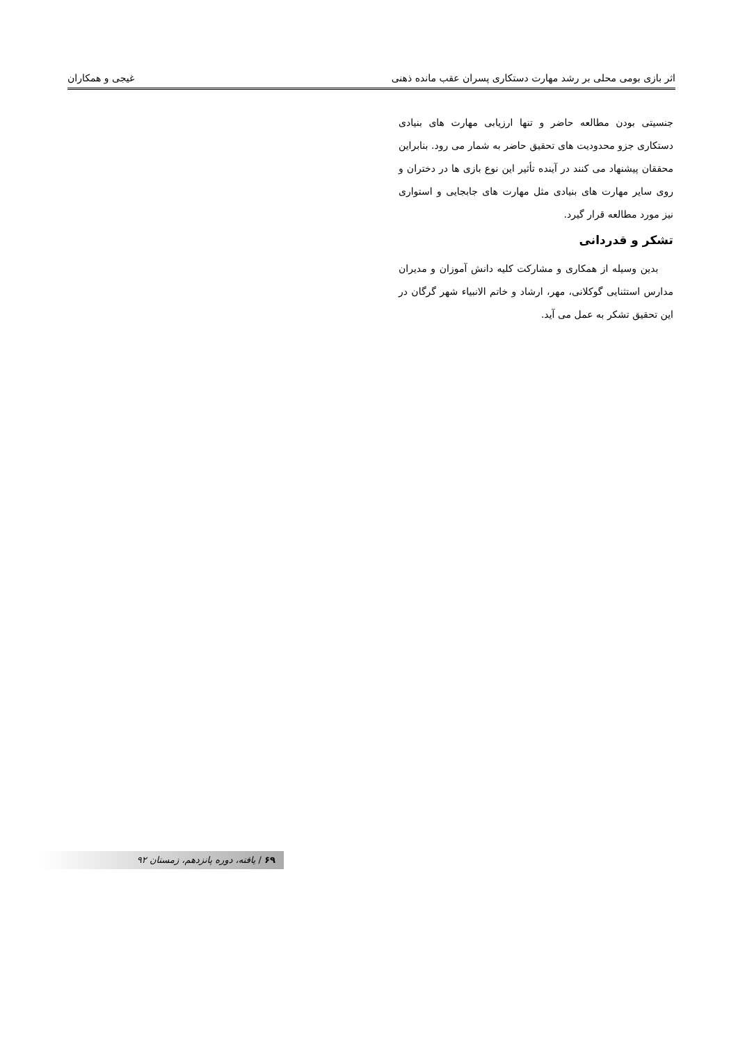اثر بازی بومی محلی بر رشد مهارت دستکاری پسران عقب مانده ذهنی غیجی و همکاران
جنسیتی بودن مطالعه حاضر و تنها ارزیابی مهارت های بنیادی دستکاری جزو محدودیت های تحقیق حاضر به شمار می رود. بنابراین محققان پیشنهاد می کنند در آینده تأثیر این نوع بازی ها در دختران و روی سایر مهارت های بنیادی مثل مهارت های جابجایی و استواری نیز مورد مطالعه قرار گیرد.
تشکر و قدردانی
بدین وسیله از همکاری و مشارکت کلیه دانش آموزان و مدیران مدارس استثنایی گوکلانی، مهر، ارشاد و خاتم الانبیاء شهر گرگان در این تحقیق تشکر به عمل می آید.
۶۹ / یافته، دوره پانزدهم، زمستان ۹۲